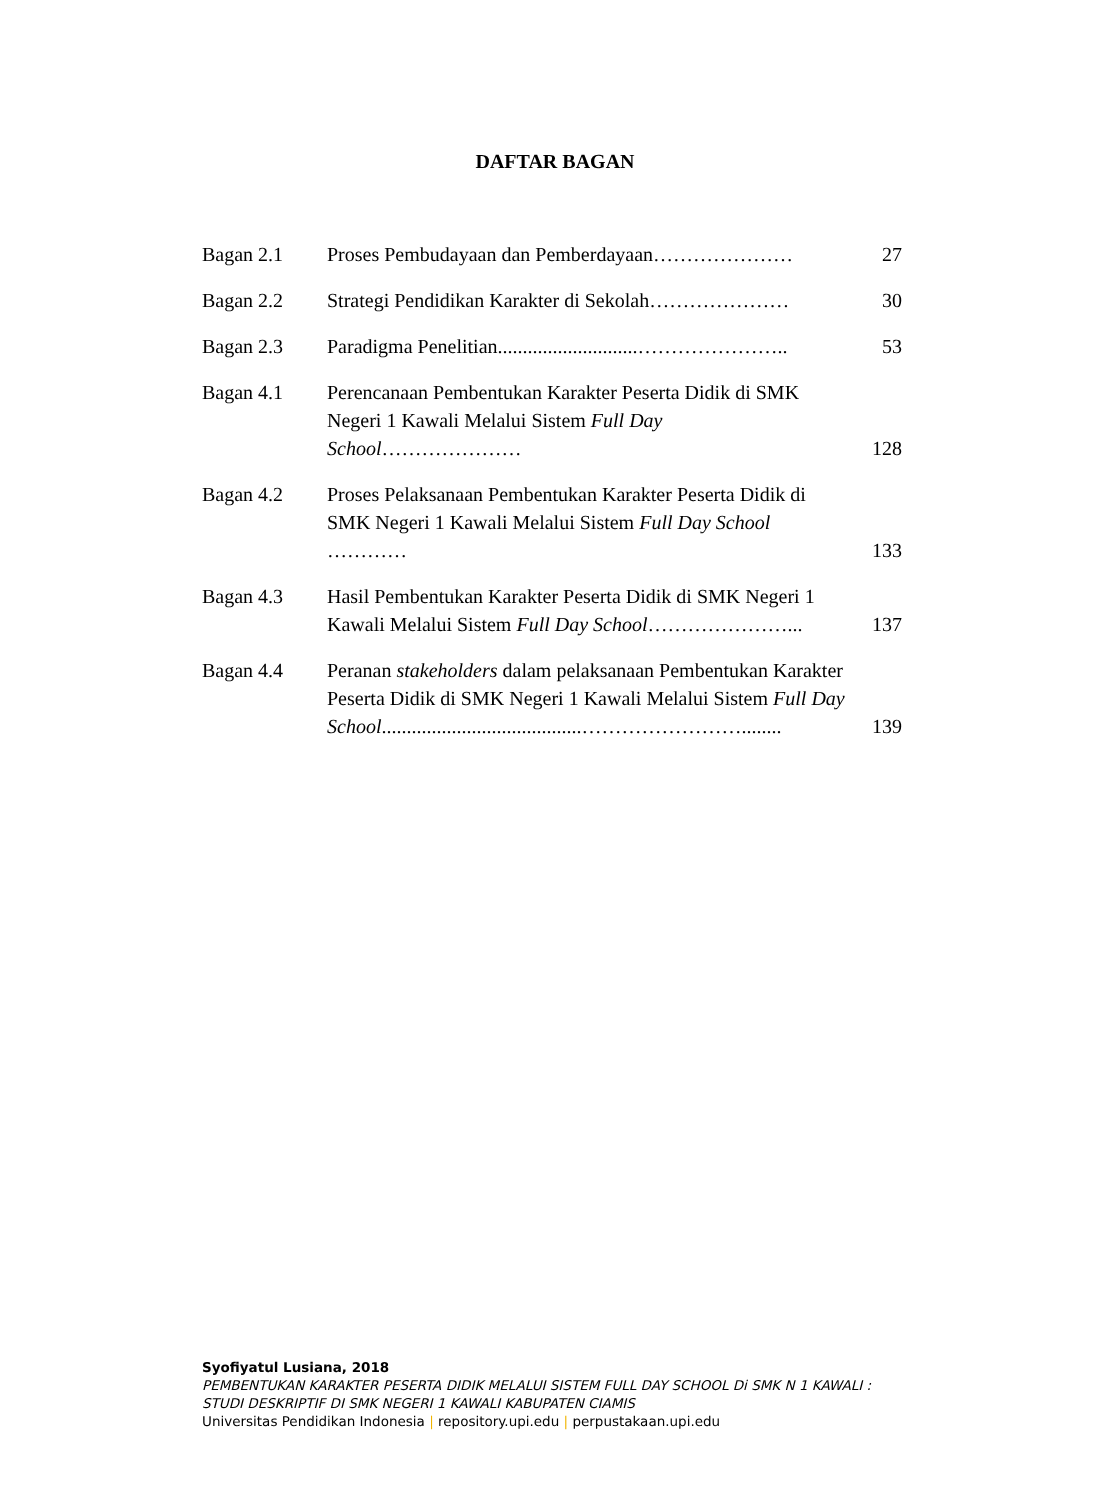DAFTAR BAGAN
Bagan 2.1 Proses Pembudayaan dan Pemberdayaan…………………
27
Bagan 2.2 Strategi Pendidikan Karakter di Sekolah…………………
30
Bagan 2.3 Paradigma Penelitian............................…………………..
53
Bagan 4.1 Perencanaan Pembentukan Karakter Peserta Didik di SMK Negeri 1 Kawali Melalui Sistem Full Day School…………………
128
Bagan 4.2 Proses Pelaksanaan Pembentukan Karakter Peserta Didik di SMK Negeri 1 Kawali Melalui Sistem Full Day School …………
133
Bagan 4.3 Hasil Pembentukan Karakter Peserta Didik di SMK Negeri 1 Kawali Melalui Sistem Full Day School…………………...
137
Bagan 4.4 Peranan stakeholders dalam pelaksanaan Pembentukan Karakter Peserta Didik di SMK Negeri 1 Kawali Melalui Sistem Full Day School........................................……………………........
139
Syofiyatul Lusiana, 2018
PEMBENTUKAN KARAKTER PESERTA DIDIK MELALUI SISTEM FULL DAY SCHOOL Di SMK N 1 KAWALI :
STUDI DESKRIPTIF DI SMK NEGERI 1 KAWALI KABUPATEN CIAMIS
Universitas Pendidikan Indonesia | repository.upi.edu | perpustakaan.upi.edu